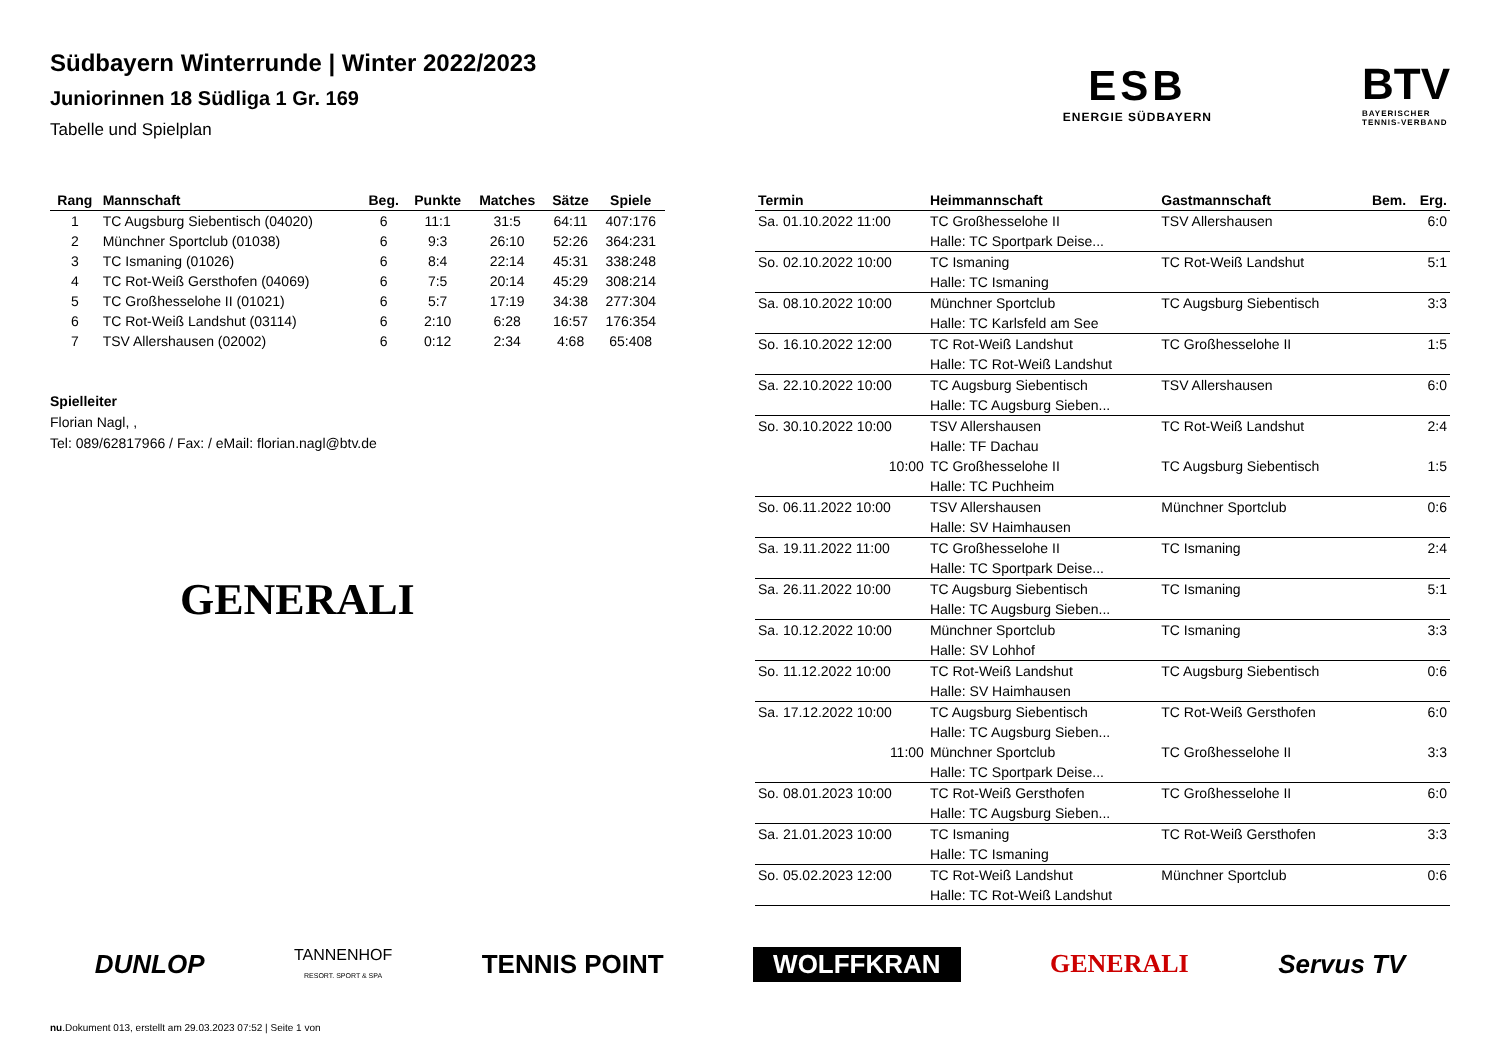Südbayern Winterrunde | Winter 2022/2023
Juniorinnen 18 Südliga 1 Gr. 169
Tabelle und Spielplan
ESB
ENERGIE SÜDBAYERN
BTV
BAYERISCHER
TENNIS-VERBAND
| Rang | Mannschaft | Beg. | Punkte | Matches | Sätze | Spiele |
| --- | --- | --- | --- | --- | --- | --- |
| 1 | TC Augsburg Siebentisch (04020) | 6 | 11:1 | 31:5 | 64:11 | 407:176 |
| 2 | Münchner Sportclub (01038) | 6 | 9:3 | 26:10 | 52:26 | 364:231 |
| 3 | TC Ismaning (01026) | 6 | 8:4 | 22:14 | 45:31 | 338:248 |
| 4 | TC Rot-Weiß Gersthofen (04069) | 6 | 7:5 | 20:14 | 45:29 | 308:214 |
| 5 | TC Großhesselohe II (01021) | 6 | 5:7 | 17:19 | 34:38 | 277:304 |
| 6 | TC Rot-Weiß Landshut (03114) | 6 | 2:10 | 6:28 | 16:57 | 176:354 |
| 7 | TSV Allershausen (02002) | 6 | 0:12 | 2:34 | 4:68 | 65:408 |
Spielleiter
Florian Nagl, ,
Tel: 089/62817966 / Fax: / eMail: florian.nagl@btv.de
GENERALI
| Termin | Heimmannschaft | Gastmannschaft | Bem. | Erg. |
| --- | --- | --- | --- | --- |
| Sa. 01.10.2022 11:00 | TC Großhesselohe II | TSV Allershausen | | 6:0 |
| | Halle: TC Sportpark Deise... | | | |
| So. 02.10.2022 10:00 | TC Ismaning | TC Rot-Weiß Landshut | | 5:1 |
| | Halle: TC Ismaning | | | |
| Sa. 08.10.2022 10:00 | Münchner Sportclub | TC Augsburg Siebentisch | | 3:3 |
| | Halle: TC Karlsfeld am See | | | |
| So. 16.10.2022 12:00 | TC Rot-Weiß Landshut | TC Großhesselohe II | | 1:5 |
| | Halle: TC Rot-Weiß Landshut | | | |
| Sa. 22.10.2022 10:00 | TC Augsburg Siebentisch | TSV Allershausen | | 6:0 |
| | Halle: TC Augsburg Sieben... | | | |
| So. 30.10.2022 10:00 | TSV Allershausen | TC Rot-Weiß Landshut | | 2:4 |
| | Halle: TF Dachau | | | |
| 10:00 | TC Großhesselohe II | TC Augsburg Siebentisch | | 1:5 |
| | Halle: TC Puchheim | | | |
| So. 06.11.2022 10:00 | TSV Allershausen | Münchner Sportclub | | 0:6 |
| | Halle: SV Haimhausen | | | |
| Sa. 19.11.2022 11:00 | TC Großhesselohe II | TC Ismaning | | 2:4 |
| | Halle: TC Sportpark Deise... | | | |
| Sa. 26.11.2022 10:00 | TC Augsburg Siebentisch | TC Ismaning | | 5:1 |
| | Halle: TC Augsburg Sieben... | | | |
| Sa. 10.12.2022 10:00 | Münchner Sportclub | TC Ismaning | | 3:3 |
| | Halle: SV Lohhof | | | |
| So. 11.12.2022 10:00 | TC Rot-Weiß Landshut | TC Augsburg Siebentisch | | 0:6 |
| | Halle: SV Haimhausen | | | |
| Sa. 17.12.2022 10:00 | TC Augsburg Siebentisch | TC Rot-Weiß Gersthofen | | 6:0 |
| | Halle: TC Augsburg Sieben... | | | |
| 11:00 | Münchner Sportclub | TC Großhesselohe II | | 3:3 |
| | Halle: TC Sportpark Deise... | | | |
| So. 08.01.2023 10:00 | TC Rot-Weiß Gersthofen | TC Großhesselohe II | | 6:0 |
| | Halle: TC Augsburg Sieben... | | | |
| Sa. 21.01.2023 10:00 | TC Ismaning | TC Rot-Weiß Gersthofen | | 3:3 |
| | Halle: TC Ismaning | | | |
| So. 05.02.2023 12:00 | TC Rot-Weiß Landshut | Münchner Sportclub | | 0:6 |
| | Halle: TC Rot-Weiß Landshut | | | |
DUNLOP TANNENHOF
RESORT. SPORT & SPA TENNIS POINT WOLFFKRAN GENERALI Servus TV
nu.Dokument 013, erstellt am 29.03.2023 07:52 | Seite 1 von